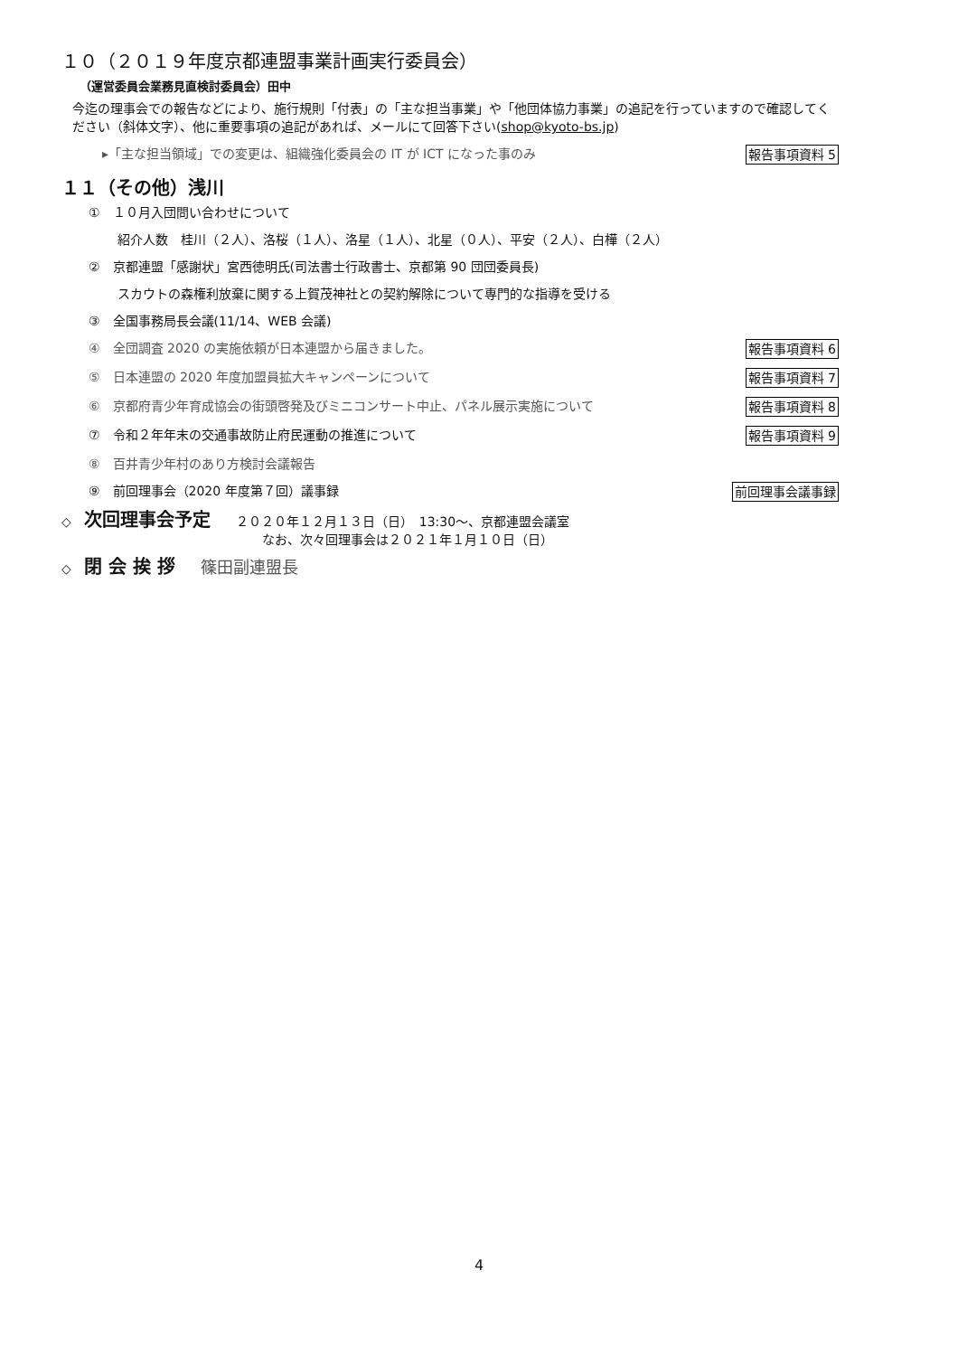１０（２０１９年度京都連盟事業計画実行委員会）
（運営委員会業務見直検討委員会）田中
今迄の理事会での報告などにより、施行規則「付表」の「主な担当事業」や「他団体協力事業」の追記を行っていますので確認してください（斜体文字）、他に重要事項の追記があれば、メールにて回答下さい(shop@kyoto-bs.jp)
▸「主な担当領域」での変更は、組織強化委員会の IT が ICT になった事のみ 報告事項資料 5
１１（その他）浅川
①　１０月入団問い合わせについて
紹介人数　桂川（２人）、洛桜（１人）、洛星（１人）、北星（０人）、平安（２人）、白樺（２人）
②　京都連盟「感謝状」宮西徳明氏(司法書士行政書士、京都第 90 団団委員長)
スカウトの森権利放棄に関する上賀茂神社との契約解除について専門的な指導を受ける
③　全国事務局長会議(11/14、WEB 会議)
④　全団調査 2020 の実施依頼が日本連盟から届きました。 報告事項資料 6
⑤　日本連盟の 2020 年度加盟員拡大キャンペーンについて 報告事項資料 7
⑥　京都府青少年育成協会の街頭啓発及びミニコンサート中止、パネル展示実施について 報告事項資料 8
⑦　令和２年年末の交通事故防止府民運動の推進について 報告事項資料 9
⑧　百井青少年村のあり方検討会議報告
⑨　前回理事会（2020 年度第７回）議事録 前回理事会議事録
◇　次回理事会予定　　２０２０年１２月１３日（日）　13:30～、京都連盟会議室
なお、次々回理事会は２０２１年１月１０日（日）
◇　閉 会 挨 拶　　篠田副連盟長
4